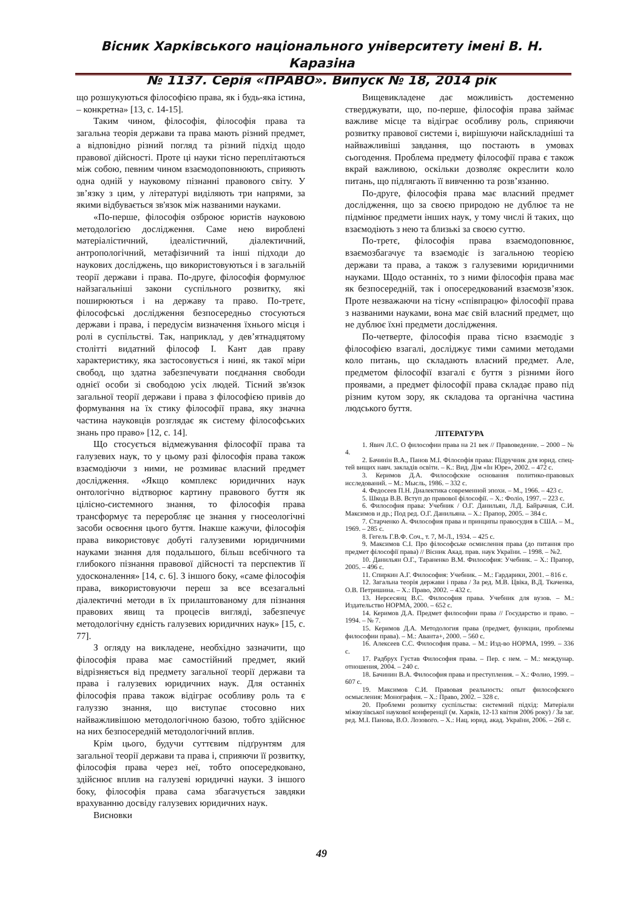Вісник Харківського національного університету імені В. Н. Каразіна
№ 1137. Серія «ПРАВО». Випуск № 18, 2014 рік
що розшукуються філософією права, як і будь-яка істина, – конкретна» [13, с. 14-15].
Таким чином, філософія, філософія права та загальна теорія держави та права мають різний предмет, а відповідно різний погляд та різний підхід щодо правової дійсності. Проте ці науки тісно переплітаються між собою, певним чином взаємодоповнюють, сприяють одна одній у науковому пізнанні правового світу. У зв’язку з цим, у літературі виділяють три напрями, за якими відбувається зв'язок між названими науками.
«По-перше, філософія озброює юристів науковою методологією дослідження. Саме нею вироблені матеріалістичний, ідеалістичний, діалектичний, антропологічний, метафізичний та інші підходи до наукових досліджень, що використовуються і в загальній теорії держави і права. По-друге, філософія формулює найзагальніші закони суспільного розвитку, які поширюються і на державу та право. По-третє, філософські дослідження безпосередньо стосуються держави і права, і передусім визначення їхнього місця і ролі в суспільстві. Так, наприклад, у дев’ятнадцятому столітті видатний філософ І. Кант дав праву характеристику, яка застосовується і нині, як такої міри свобод, що здатна забезпечувати поєднання свободи однієї особи зі свободою усіх людей. Тісний зв'язок загальної теорії держави і права з філософією привів до формування на їх стику філософії права, яку значна частина науковців розглядає як систему філософських знань про право» [12, с. 14].
Що стосується відмежування філософії права та галузевих наук, то у цьому разі філософія права також взаємодіючи з ними, не розмиває власний предмет дослідження. «Якщо комплекс юридичних наук онтологічно відтворює картину правового буття як цілісно-системного знання, то філософія права трансформує та переробляє це знання у гносеологічні засоби освоєння цього буття. Інакше кажучи, філософія права використовує добуті галузевими юридичними науками знання для подальшого, більш всебічного та глибокого пізнання правової дійсності та перспектив її удосконалення» [14, с. 6]. З іншого боку, «саме філософія права, використовуючи переш за все всезагальні діалектичні методи в їх прилаштованому для пізнання правових явищ та процесів вигляді, забезпечує методологічну єдність галузевих юридичних наук» [15, с. 77].
З огляду на викладене, необхідно зазначити, що філософія права має самостійний предмет, який відрізняється від предмету загальної теорії держави та права і галузевих юридичних наук. Для останніх філософія права також відіграє особливу роль та є галуззю знання, що виступає стосовно них найважливішою методологічною базою, тобто здійснює на них безпосередній методологічний вплив.
Крім цього, будучи суттєвим підґрунтям для загальної теорії держави та права і, сприяючи її розвитку, філософія права через неї, тобто опосередковано, здійснює вплив на галузеві юридичні науки. З іншого боку, філософія права сама збагачується завдяки врахуванню досвіду галузевих юридичних наук.
Висновки
Вищевикладене дає можливість достеменно стверджувати, що, по-перше, філософія права займає важливе місце та відіграє особливу роль, сприяючи розвитку правової системи і, вирішуючи найскладніші та найважливіші завдання, що постають в умовах сьогодення. Проблема предмету філософії права є також вкрай важливою, оскільки дозволяє окреслити коло питань, що підлягають її вивченню та розв’язанню.
По-друге, філософія права має власний предмет дослідження, що за своєю природою не дублює та не підмінює предмети інших наук, у тому числі й таких, що взаємодіють з нею та близькі за своєю суттю.
По-третє, філософія права взаємодоповнює, взаємозбагачує та взаємодіє із загальною теорією держави та права, а також з галузевими юридичними науками. Щодо останніх, то з ними філософія права має як безпосередній, так і опосередкований взаємозв’язок. Проте незважаючи на тісну «співпрацю» філософії права з названими науками, вона має свій власний предмет, що не дублює їхні предмети дослідження.
По-четверте, філософія права тісно взаємодіє з філософією взагалі, досліджує тими самими методами коло питань, що складають власний предмет. Але, предметом філософії взагалі є буття з різними його проявами, а предмет філософії права складає право під різним кутом зору, як складова та органічна частина людського буття.
ЛІТЕРАТУРА
1. Явич Л.С. О философии права на 21 век // Правоведение. – 2000 – № 4.
2. Бачинін В.А., Панов М.І. Філософія права: Підручник для юрид. спец-тей вищих навч. закладів освіти. – К.: Вид. Дім «Ін Юре», 2002. – 472 с.
3. Керимов Д.А. Философские основания политико-правовых исследований. – М.: Мысль, 1986. – 332 с.
4. Федосеев П.Н. Диалектика современной эпохи. – М., 1966. – 423 с.
5. Шкода В.В. Вступ до правової філософії. – Х.: Фоліо, 1997. – 223 с.
6. Философия права: Учебник / О.Г. Данильян, Л.Д. Байрачная, С.И. Максимов и др.; Под ред. О.Г. Данильяна. – Х.: Прапор, 2005. – 384 с.
7. Старченко А. Философия права и принципы правосудия в США. – М., 1969. – 285 с.
8. Гегель Г.В.Ф. Соч., т. 7, М-Л., 1934. – 425 с.
9. Максимов С.І. Про філософське осмислення права (до питання про предмет філософії права) // Вісник Акад. прав. наук України. – 1998. – №2.
10. Данильян О.Г., Тараненко В.М. Философия: Учебник. – Х.: Прапор, 2005. – 496 с.
11. Спиркин А.Г. Философия: Учебник. – М.: Гардарики, 2001. – 816 с.
12. Загальна теорія держави і права / За ред. М.В. Цвіка, В.Д. Ткаченка, О.В. Петришина. – Х.: Право, 2002. – 432 с.
13. Нерсесянц В.С. Философия права. Учебник для вузов. – М.: Издательство НОРМА, 2000. – 652 с.
14. Керимов Д.А. Предмет философии права // Государство и право. – 1994. – № 7.
15. Керимов Д.А. Методология права (предмет, функции, проблемы философии права). – М.: Аванта+, 2000. – 560 с.
16. Алексеев С.С. Философия права. – М.: Изд-во НОРМА, 1999. – 336 с.
17. Радбрух Густав Философия права. – Пер. с нем. – М.: междунар. отношения, 2004. – 240 с.
18. Бачинин В.А. Философия права и преступления. – Х.: Фолио, 1999. – 607 с.
19. Максимов С.И. Правовая реальность: опыт философского осмысления: Монография. – Х.: Право, 2002. – 328 с.
20. Проблеми розвитку суспільства: системний підхід: Матеріали міжвузівської наукової конференції (м. Харків, 12-13 квітня 2006 року) / За заг. ред. М.І. Панова, В.О. Лозового. – Х.: Нац. юрид. акад. України, 2006. – 268 с.
49